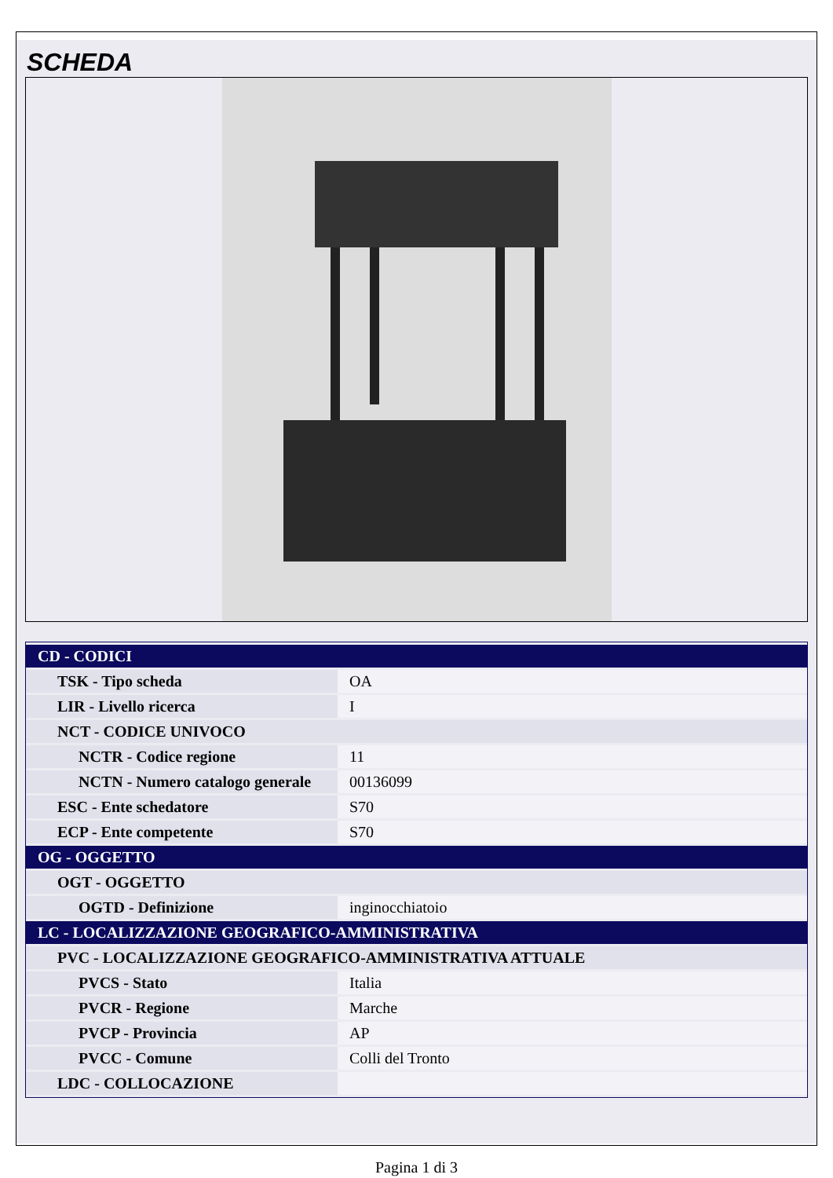SCHEDA
| CD - CODICI | |
| TSK - Tipo scheda | OA |
| LIR - Livello ricerca | I |
| NCT - CODICE UNIVOCO | |
| NCTR - Codice regione | 11 |
| NCTN - Numero catalogo generale | 00136099 |
| ESC - Ente schedatore | S70 |
| ECP - Ente competente | S70 |
| OG - OGGETTO | |
| OGT - OGGETTO | |
| OGTD - Definizione | inginocchiatoio |
| LC - LOCALIZZAZIONE GEOGRAFICO-AMMINISTRATIVA | |
| PVC - LOCALIZZAZIONE GEOGRAFICO-AMMINISTRATIVA ATTUALE | |
| PVCS - Stato | Italia |
| PVCR - Regione | Marche |
| PVCP - Provincia | AP |
| PVCC - Comune | Colli del Tronto |
| LDC - COLLOCAZIONE | |
Pagina 1 di 3